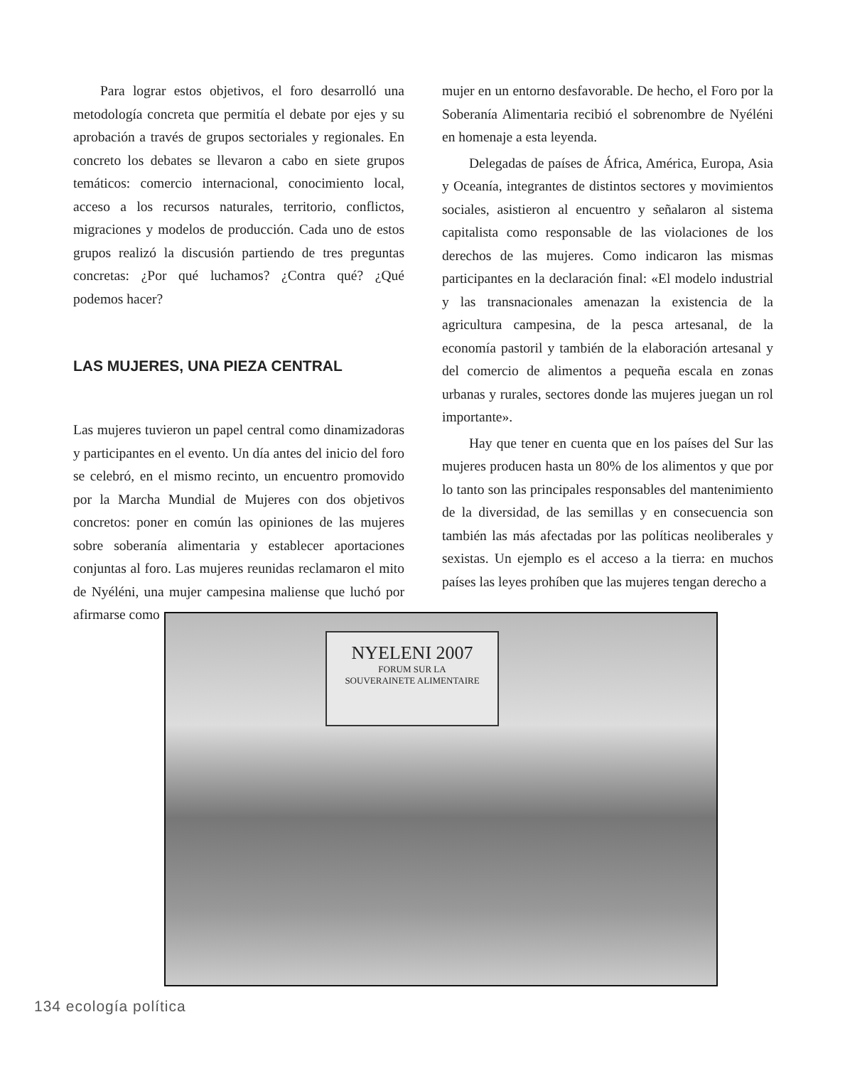Para lograr estos objetivos, el foro desarrolló una metodología concreta que permitía el debate por ejes y su aprobación a través de grupos sectoriales y regionales. En concreto los debates se llevaron a cabo en siete grupos temáticos: comercio internacional, conocimiento local, acceso a los recursos naturales, territorio, conflictos, migraciones y modelos de producción. Cada uno de estos grupos realizó la discusión partiendo de tres preguntas concretas: ¿Por qué luchamos? ¿Contra qué? ¿Qué podemos hacer?
LAS MUJERES, UNA PIEZA CENTRAL
Las mujeres tuvieron un papel central como dinamizadoras y participantes en el evento. Un día antes del inicio del foro se celebró, en el mismo recinto, un encuentro promovido por la Marcha Mundial de Mujeres con dos objetivos concretos: poner en común las opiniones de las mujeres sobre soberanía alimentaria y establecer aportaciones conjuntas al foro. Las mujeres reunidas reclamaron el mito de Nyéléni, una mujer campesina maliense que luchó por afirmarse como
mujer en un entorno desfavorable. De hecho, el Foro por la Soberanía Alimentaria recibió el sobrenombre de Nyéléni en homenaje a esta leyenda.
Delegadas de países de África, América, Europa, Asia y Oceanía, integrantes de distintos sectores y movimientos sociales, asistieron al encuentro y señalaron al sistema capitalista como responsable de las violaciones de los derechos de las mujeres. Como indicaron las mismas participantes en la declaración final: «El modelo industrial y las transnacionales amenazan la existencia de la agricultura campesina, de la pesca artesanal, de la economía pastoril y también de la elaboración artesanal y del comercio de alimentos a pequeña escala en zonas urbanas y rurales, sectores donde las mujeres juegan un rol importante».
Hay que tener en cuenta que en los países del Sur las mujeres producen hasta un 80% de los alimentos y que por lo tanto son las principales responsables del mantenimiento de la diversidad, de las semillas y en consecuencia son también las más afectadas por las políticas neoliberales y sexistas. Un ejemplo es el acceso a la tierra: en muchos países las leyes prohíben que las mujeres tengan derecho a
NYELENI 2007
FORUM SUR LA
SOUVERAINETE ALIMENTAIRE
134 ecología política